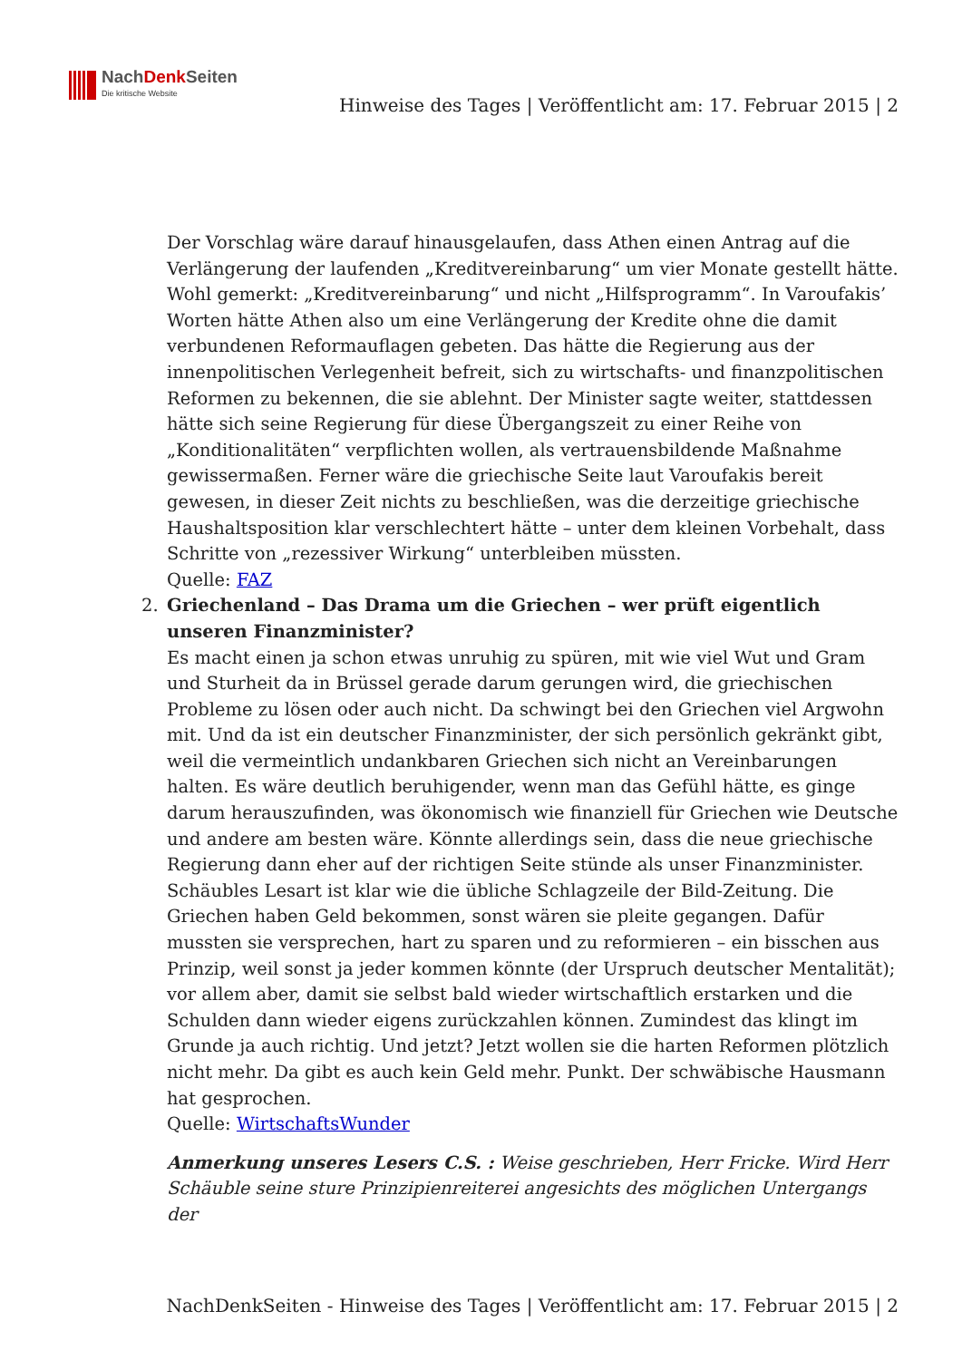NachDenk Seiten
Die kritische Website
Hinweise des Tages | Veröffentlicht am: 17. Februar 2015 | 2
Der Vorschlag wäre darauf hinausgelaufen, dass Athen einen Antrag auf die Verlängerung der laufenden „Kreditvereinbarung“ um vier Monate gestellt hätte. Wohl gemerkt: „Kreditvereinbarung“ und nicht „Hilfsprogramm“. In Varoufakis’ Worten hätte Athen also um eine Verlängerung der Kredite ohne die damit verbundenen Reformauflagen gebeten. Das hätte die Regierung aus der innenpolitischen Verlegenheit befreit, sich zu wirtschafts- und finanzpolitischen Reformen zu bekennen, die sie ablehnt. Der Minister sagte weiter, stattdessen hätte sich seine Regierung für diese Übergangszeit zu einer Reihe von „Konditionalitäten“ verpflichten wollen, als vertrauensbildende Maßnahme gewissermaßen. Ferner wäre die griechische Seite laut Varoufakis bereit gewesen, in dieser Zeit nichts zu beschließen, was die derzeitige griechische Haushaltsposition klar verschlechtert hätte – unter dem kleinen Vorbehalt, dass Schritte von „rezessiver Wirkung“ unterbleiben müssten.
Quelle: FAZ
2. Griechenland – Das Drama um die Griechen – wer prüft eigentlich unseren Finanzminister?
Es macht einen ja schon etwas unruhig zu spüren, mit wie viel Wut und Gram und Sturheit da in Brüssel gerade darum gerungen wird, die griechischen Probleme zu lösen oder auch nicht. Da schwingt bei den Griechen viel Argwohn mit. Und da ist ein deutscher Finanzminister, der sich persönlich gekränkt gibt, weil die vermeintlich undankbaren Griechen sich nicht an Vereinbarungen halten. Es wäre deutlich beruhigender, wenn man das Gefühl hätte, es ginge darum herauszufinden, was ökonomisch wie finanziell für Griechen wie Deutsche und andere am besten wäre. Könnte allerdings sein, dass die neue griechische Regierung dann eher auf der richtigen Seite stünde als unser Finanzminister. Schäubles Lesart ist klar wie die übliche Schlagzeile der Bild-Zeitung. Die Griechen haben Geld bekommen, sonst wären sie pleite gegangen. Dafür mussten sie versprechen, hart zu sparen und zu reformieren – ein bisschen aus Prinzip, weil sonst ja jeder kommen könnte (der Urspruch deutscher Mentalität); vor allem aber, damit sie selbst bald wieder wirtschaftlich erstarken und die Schulden dann wieder eigens zurückzahlen können. Zumindest das klingt im Grunde ja auch richtig. Und jetzt? Jetzt wollen sie die harten Reformen plötzlich nicht mehr. Da gibt es auch kein Geld mehr. Punkt. Der schwäbische Hausmann hat gesprochen.
Quelle: WirtschaftsWunder
Anmerkung unseres Lesers C.S. : Weise geschrieben, Herr Fricke. Wird Herr Schäuble seine sture Prinzipienreiterei angesichts des möglichen Untergangs der
NachDenkSeiten - Hinweise des Tages | Veröffentlicht am: 17. Februar 2015 | 2